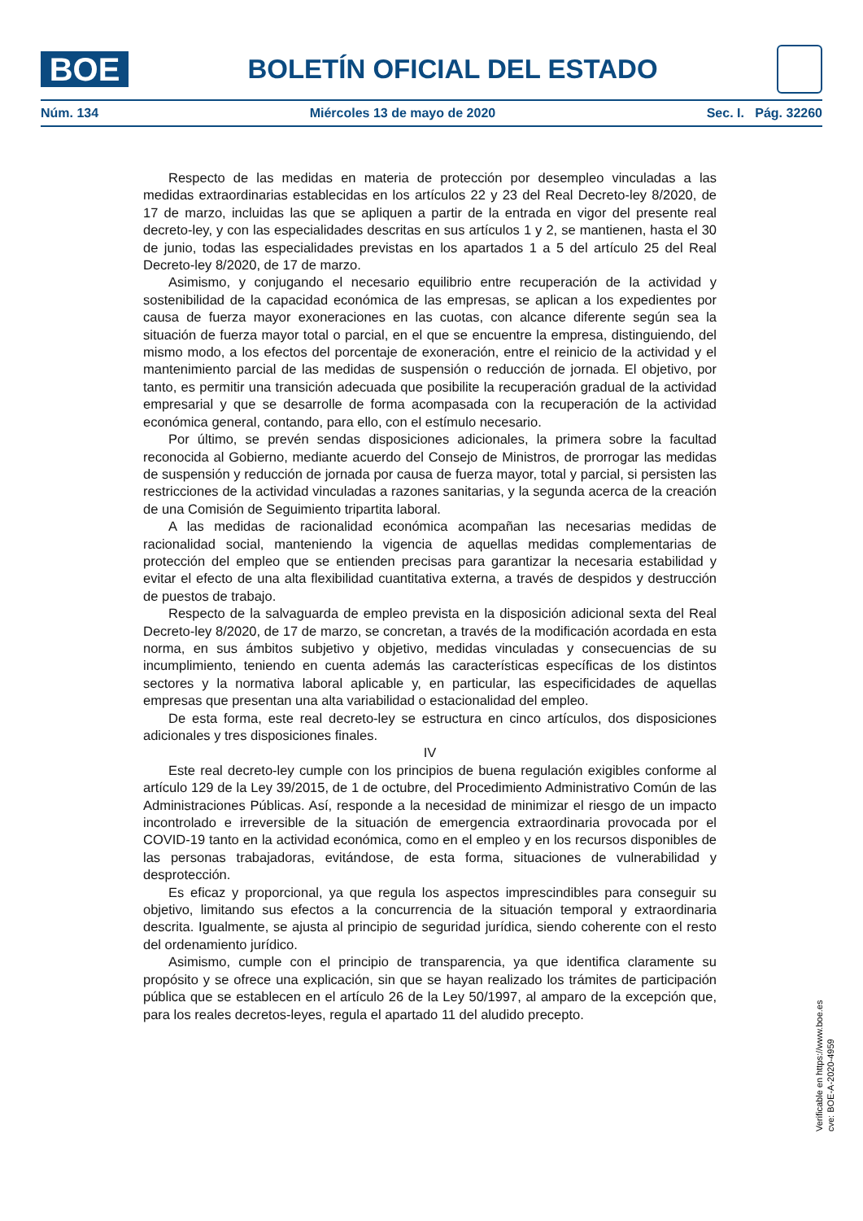BOE
BOLETÍN OFICIAL DEL ESTADO
Núm. 134 Miércoles 13 de mayo de 2020 Sec. I. Pág. 32260
Respecto de las medidas en materia de protección por desempleo vinculadas a las medidas extraordinarias establecidas en los artículos 22 y 23 del Real Decreto-ley 8/2020, de 17 de marzo, incluidas las que se apliquen a partir de la entrada en vigor del presente real decreto-ley, y con las especialidades descritas en sus artículos 1 y 2, se mantienen, hasta el 30 de junio, todas las especialidades previstas en los apartados 1 a 5 del artículo 25 del Real Decreto-ley 8/2020, de 17 de marzo.
Asimismo, y conjugando el necesario equilibrio entre recuperación de la actividad y sostenibilidad de la capacidad económica de las empresas, se aplican a los expedientes por causa de fuerza mayor exoneraciones en las cuotas, con alcance diferente según sea la situación de fuerza mayor total o parcial, en el que se encuentre la empresa, distinguiendo, del mismo modo, a los efectos del porcentaje de exoneración, entre el reinicio de la actividad y el mantenimiento parcial de las medidas de suspensión o reducción de jornada. El objetivo, por tanto, es permitir una transición adecuada que posibilite la recuperación gradual de la actividad empresarial y que se desarrolle de forma acompasada con la recuperación de la actividad económica general, contando, para ello, con el estímulo necesario.
Por último, se prevén sendas disposiciones adicionales, la primera sobre la facultad reconocida al Gobierno, mediante acuerdo del Consejo de Ministros, de prorrogar las medidas de suspensión y reducción de jornada por causa de fuerza mayor, total y parcial, si persisten las restricciones de la actividad vinculadas a razones sanitarias, y la segunda acerca de la creación de una Comisión de Seguimiento tripartita laboral.
A las medidas de racionalidad económica acompañan las necesarias medidas de racionalidad social, manteniendo la vigencia de aquellas medidas complementarias de protección del empleo que se entienden precisas para garantizar la necesaria estabilidad y evitar el efecto de una alta flexibilidad cuantitativa externa, a través de despidos y destrucción de puestos de trabajo.
Respecto de la salvaguarda de empleo prevista en la disposición adicional sexta del Real Decreto-ley 8/2020, de 17 de marzo, se concretan, a través de la modificación acordada en esta norma, en sus ámbitos subjetivo y objetivo, medidas vinculadas y consecuencias de su incumplimiento, teniendo en cuenta además las características específicas de los distintos sectores y la normativa laboral aplicable y, en particular, las especificidades de aquellas empresas que presentan una alta variabilidad o estacionalidad del empleo.
De esta forma, este real decreto-ley se estructura en cinco artículos, dos disposiciones adicionales y tres disposiciones finales.
IV
Este real decreto-ley cumple con los principios de buena regulación exigibles conforme al artículo 129 de la Ley 39/2015, de 1 de octubre, del Procedimiento Administrativo Común de las Administraciones Públicas. Así, responde a la necesidad de minimizar el riesgo de un impacto incontrolado e irreversible de la situación de emergencia extraordinaria provocada por el COVID-19 tanto en la actividad económica, como en el empleo y en los recursos disponibles de las personas trabajadoras, evitándose, de esta forma, situaciones de vulnerabilidad y desprotección.
Es eficaz y proporcional, ya que regula los aspectos imprescindibles para conseguir su objetivo, limitando sus efectos a la concurrencia de la situación temporal y extraordinaria descrita. Igualmente, se ajusta al principio de seguridad jurídica, siendo coherente con el resto del ordenamiento jurídico.
Asimismo, cumple con el principio de transparencia, ya que identifica claramente su propósito y se ofrece una explicación, sin que se hayan realizado los trámites de participación pública que se establecen en el artículo 26 de la Ley 50/1997, al amparo de la excepción que, para los reales decretos-leyes, regula el apartado 11 del aludido precepto.
Verificable en https://www.boe.es
cve: BOE-A-2020-4959